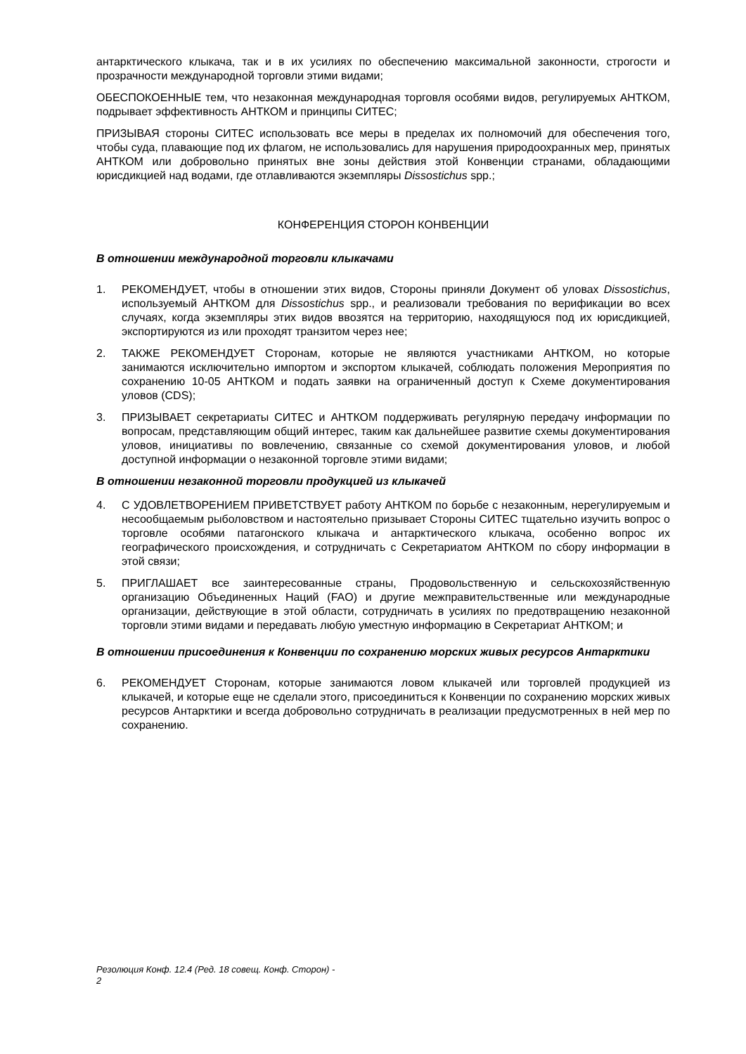антарктического клыкача, так и в их усилиях по обеспечению максимальной законности, строгости и прозрачности международной торговли этими видами;
ОБЕСПОКОЕННЫЕ тем, что незаконная международная торговля особями видов, регулируемых АНТКОМ, подрывает эффективность АНТКОМ и принципы СИТЕС;
ПРИЗЫВАЯ стороны СИТЕС использовать все меры в пределах их полномочий для обеспечения того, чтобы суда, плавающие под их флагом, не использовались для нарушения природоохранных мер, принятых АНТКОМ или добровольно принятых вне зоны действия этой Конвенции странами, обладающими юрисдикцией над водами, где отлавливаются экземпляры Dissostichus spp.;
КОНФЕРЕНЦИЯ СТОРОН КОНВЕНЦИИ
В отношении международной торговли клыкачами
1. РЕКОМЕНДУЕТ, чтобы в отношении этих видов, Стороны приняли Документ об уловах Dissostichus, используемый АНТКОМ для Dissostichus spp., и реализовали требования по верификации во всех случаях, когда экземпляры этих видов ввозятся на территорию, находящуюся под их юрисдикцией, экспортируются из или проходят транзитом через нее;
2. ТАКЖЕ РЕКОМЕНДУЕТ Сторонам, которые не являются участниками АНТКОМ, но которые занимаются исключительно импортом и экспортом клыкачей, соблюдать положения Мероприятия по сохранению 10-05 АНТКОМ и подать заявки на ограниченный доступ к Схеме документирования уловов (CDS);
3. ПРИЗЫВАЕТ секретариаты СИТЕС и АНТКОМ поддерживать регулярную передачу информации по вопросам, представляющим общий интерес, таким как дальнейшее развитие схемы документирования уловов, инициативы по вовлечению, связанные со схемой документирования уловов, и любой доступной информации о незаконной торговле этими видами;
В отношении незаконной торговли продукцией из клыкачей
4. С УДОВЛЕТВОРЕНИЕМ ПРИВЕТСТВУЕТ работу АНТКОМ по борьбе с незаконным, нерегулируемым и несообщаемым рыболовством и настоятельно призывает Стороны СИТЕС тщательно изучить вопрос о торговле особями патагонского клыкача и антарктического клыкача, особенно вопрос их географического происхождения, и сотрудничать с Секретариатом АНТКОМ по сбору информации в этой связи;
5. ПРИГЛАШАЕТ все заинтересованные страны, Продовольственную и сельскохозяйственную организацию Объединенных Наций (FAO) и другие межправительственные или международные организации, действующие в этой области, сотрудничать в усилиях по предотвращению незаконной торговли этими видами и передавать любую уместную информацию в Секретариат АНТКОМ; и
В отношении присоединения к Конвенции по сохранению морских живых ресурсов Антарктики
6. РЕКОМЕНДУЕТ Сторонам, которые занимаются ловом клыкачей или торговлей продукцией из клыкачей, и которые еще не сделали этого, присоединиться к Конвенции по сохранению морских живых ресурсов Антарктики и всегда добровольно сотрудничать в реализации предусмотренных в ней мер по сохранению.
Резолюция Конф. 12.4 (Ред. 18 совещ. Конф. Сторон) -
2